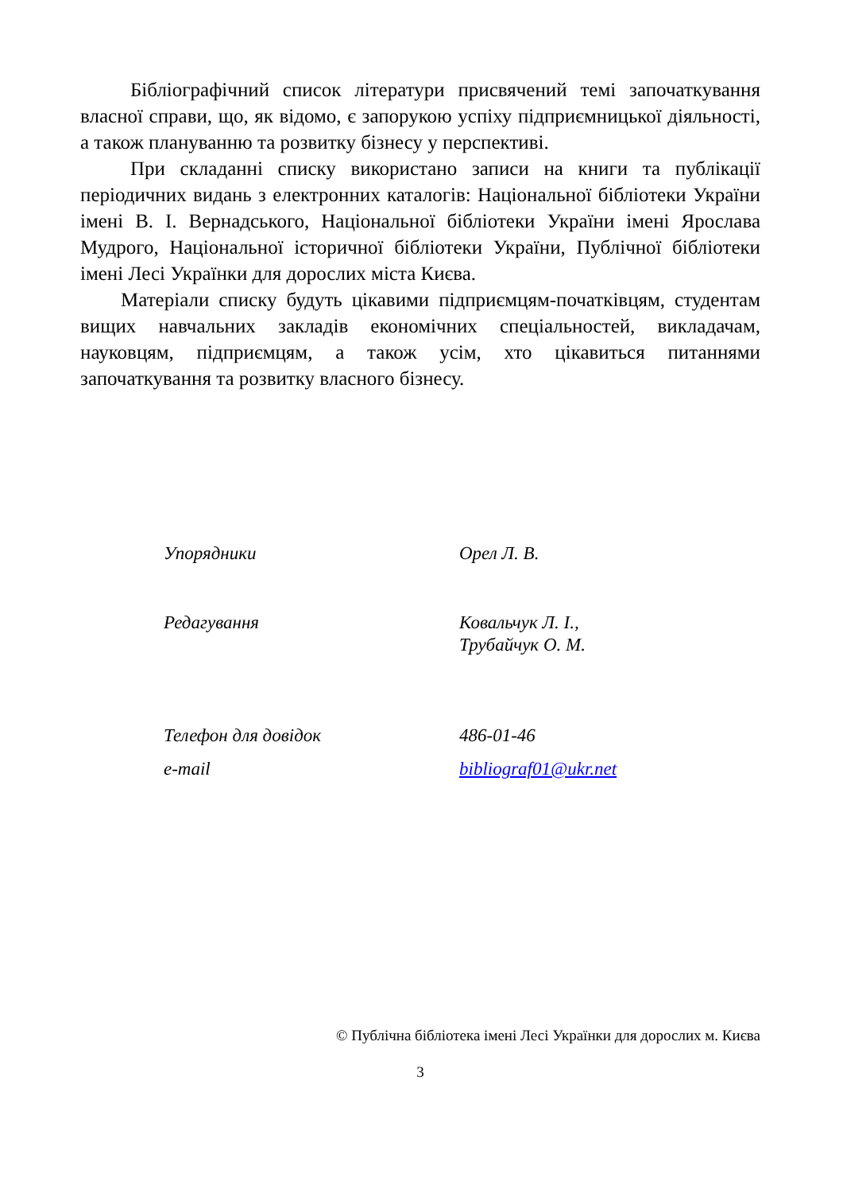Бібліографічний список літератури присвячений темі започаткування власної справи, що, як відомо, є запорукою успіху підприємницької діяльності, а також плануванню та розвитку бізнесу у перспективі.
При складанні списку використано записи на книги та публікації періодичних видань з електронних каталогів: Національної бібліотеки України імені В. І. Вернадського, Національної бібліотеки України імені Ярослава Мудрого, Національної історичної бібліотеки України, Публічної бібліотеки імені Лесі Українки для дорослих міста Києва.
Матеріали списку будуть цікавими підприємцям-початківцям, студентам вищих навчальних закладів економічних спеціальностей, викладачам, науковцям, підприємцям, а також усім, хто цікавиться питаннями започаткування та розвитку власного бізнесу.
| Упорядники | Орел Л. В. |
| Редагування | Ковальчук Л. І., Трубайчук О. М. |
| Телефон для довідок | 486-01-46 |
| e-mail | bibliograf01@ukr.net |
© Публічна бібліотека імені Лесі Українки для дорослих м. Києва
3